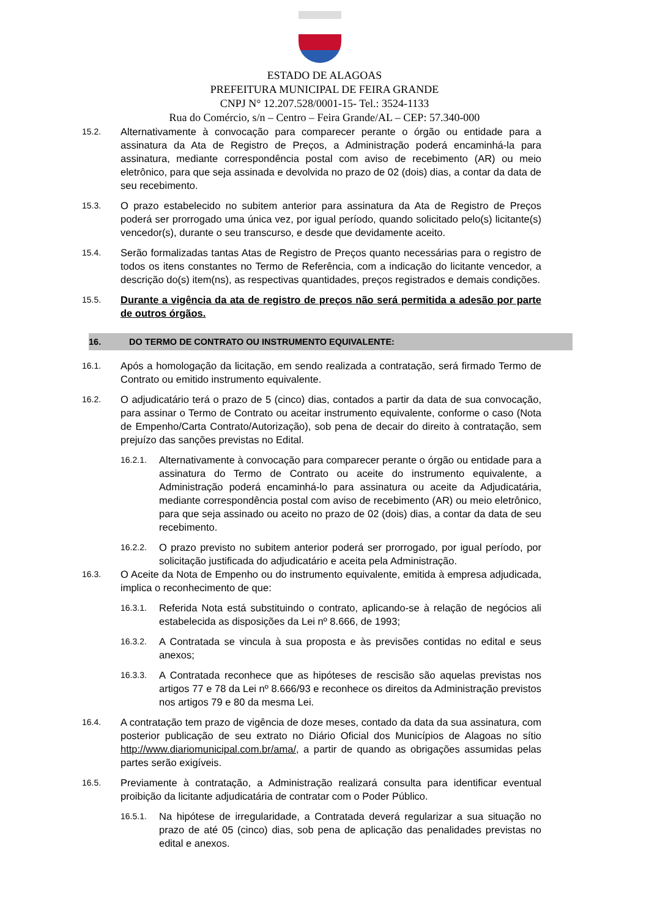ESTADO DE ALAGOAS
PREFEITURA MUNICIPAL DE FEIRA GRANDE
CNPJ N° 12.207.528/0001-15- Tel.: 3524-1133
Rua do Comércio, s/n – Centro – Feira Grande/AL – CEP: 57.340-000
15.2. Alternativamente à convocação para comparecer perante o órgão ou entidade para a assinatura da Ata de Registro de Preços, a Administração poderá encaminhá-la para assinatura, mediante correspondência postal com aviso de recebimento (AR) ou meio eletrônico, para que seja assinada e devolvida no prazo de 02 (dois) dias, a contar da data de seu recebimento.
15.3. O prazo estabelecido no subitem anterior para assinatura da Ata de Registro de Preços poderá ser prorrogado uma única vez, por igual período, quando solicitado pelo(s) licitante(s) vencedor(s), durante o seu transcurso, e desde que devidamente aceito.
15.4. Serão formalizadas tantas Atas de Registro de Preços quanto necessárias para o registro de todos os itens constantes no Termo de Referência, com a indicação do licitante vencedor, a descrição do(s) item(ns), as respectivas quantidades, preços registrados e demais condições.
15.5. Durante a vigência da ata de registro de preços não será permitida a adesão por parte de outros órgãos.
16. DO TERMO DE CONTRATO OU INSTRUMENTO EQUIVALENTE:
16.1. Após a homologação da licitação, em sendo realizada a contratação, será firmado Termo de Contrato ou emitido instrumento equivalente.
16.2. O adjudicatário terá o prazo de 5 (cinco) dias, contados a partir da data de sua convocação, para assinar o Termo de Contrato ou aceitar instrumento equivalente, conforme o caso (Nota de Empenho/Carta Contrato/Autorização), sob pena de decair do direito à contratação, sem prejuízo das sanções previstas no Edital.
16.2.1. Alternativamente à convocação para comparecer perante o órgão ou entidade para a assinatura do Termo de Contrato ou aceite do instrumento equivalente, a Administração poderá encaminhá-lo para assinatura ou aceite da Adjudicatária, mediante correspondência postal com aviso de recebimento (AR) ou meio eletrônico, para que seja assinado ou aceito no prazo de 02 (dois) dias, a contar da data de seu recebimento.
16.2.2. O prazo previsto no subitem anterior poderá ser prorrogado, por igual período, por solicitação justificada do adjudicatário e aceita pela Administração.
16.3. O Aceite da Nota de Empenho ou do instrumento equivalente, emitida à empresa adjudicada, implica o reconhecimento de que:
16.3.1. Referida Nota está substituindo o contrato, aplicando-se à relação de negócios ali estabelecida as disposições da Lei nº 8.666, de 1993;
16.3.2. A Contratada se vincula à sua proposta e às previsões contidas no edital e seus anexos;
16.3.3. A Contratada reconhece que as hipóteses de rescisão são aquelas previstas nos artigos 77 e 78 da Lei nº 8.666/93 e reconhece os direitos da Administração previstos nos artigos 79 e 80 da mesma Lei.
16.4. A contratação tem prazo de vigência de doze meses, contado da data da sua assinatura, com posterior publicação de seu extrato no Diário Oficial dos Municípios de Alagoas no sítio http://www.diariomunicipal.com.br/ama/, a partir de quando as obrigações assumidas pelas partes serão exigíveis.
16.5. Previamente à contratação, a Administração realizará consulta para identificar eventual proibição da licitante adjudicatária de contratar com o Poder Público.
16.5.1. Na hipótese de irregularidade, a Contratada deverá regularizar a sua situação no prazo de até 05 (cinco) dias, sob pena de aplicação das penalidades previstas no edital e anexos.